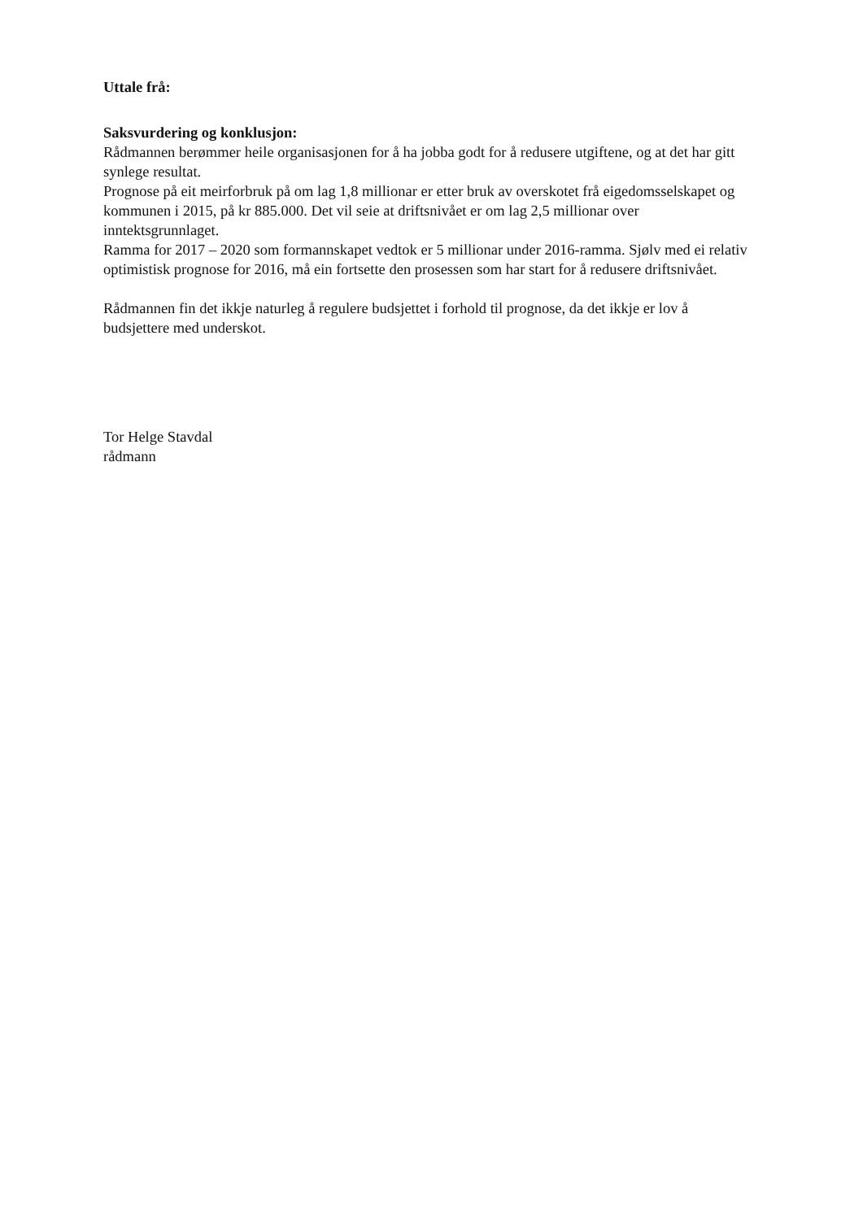Uttale frå:
Saksvurdering og konklusjon:
Rådmannen berømmer heile organisasjonen for å ha jobba godt for å redusere utgiftene, og at det har gitt synlege resultat.
Prognose på eit meirforbruk på om lag 1,8 millionar er etter bruk av overskotet frå eigedomsselskapet og kommunen i 2015, på kr 885.000. Det vil seie at driftsnivået er om lag 2,5 millionar over inntektsgrunnlaget.
Ramma for 2017 – 2020 som formannskapet vedtok er 5 millionar under 2016-ramma. Sjølv med ei relativ optimistisk prognose for 2016, må ein fortsette den prosessen som har start for å redusere driftsnivået.
Rådmannen fin det ikkje naturleg å regulere budsjettet i forhold til prognose, da det ikkje er lov å budsjettere med underskot.
Tor Helge Stavdal
rådmann